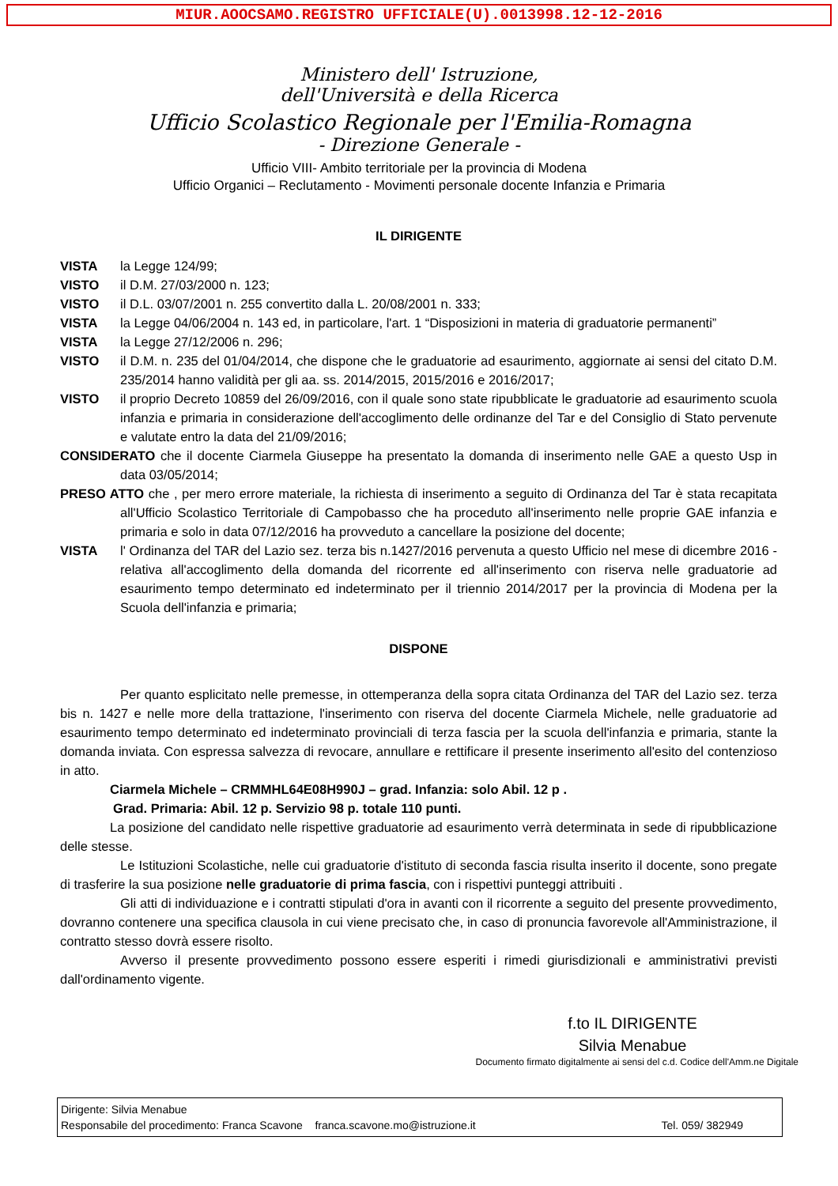MIUR.AOOCSAMO.REGISTRO UFFICIALE(U).0013998.12-12-2016
Ministero dell' Istruzione,
dell'Università e della Ricerca
Ufficio Scolastico Regionale per l'Emilia-Romagna
- Direzione Generale -
Ufficio VIII- Ambito territoriale per la provincia di Modena
Ufficio Organici – Reclutamento - Movimenti personale docente Infanzia e Primaria
IL DIRIGENTE
VISTA la Legge 124/99;
VISTO il D.M. 27/03/2000 n. 123;
VISTO il D.L. 03/07/2001 n. 255 convertito dalla L. 20/08/2001 n. 333;
VISTA la Legge 04/06/2004 n. 143 ed, in particolare, l'art. 1 “Disposizioni in materia di graduatorie permanenti”
VISTA la Legge 27/12/2006 n. 296;
VISTO il D.M. n. 235 del 01/04/2014, che dispone che le graduatorie ad esaurimento, aggiornate ai sensi del citato D.M. 235/2014 hanno validità per gli aa. ss. 2014/2015, 2015/2016 e 2016/2017;
VISTO il proprio Decreto 10859 del 26/09/2016, con il quale sono state ripubblicate le graduatorie ad esaurimento scuola infanzia e primaria in considerazione dell'accoglimento delle ordinanze del Tar e del Consiglio di Stato pervenute e valutate entro la data del 21/09/2016;
CONSIDERATO che il docente Ciarmela Giuseppe ha presentato la domanda di inserimento nelle GAE a questo Usp in data 03/05/2014;
PRESO ATTO che , per mero errore materiale, la richiesta di inserimento a seguito di Ordinanza del Tar è stata recapitata all'Ufficio Scolastico Territoriale di Campobasso che ha proceduto all'inserimento nelle proprie GAE infanzia e primaria e solo in data 07/12/2016 ha provveduto a cancellare la posizione del docente;
VISTA l' Ordinanza del TAR del Lazio sez. terza bis n.1427/2016 pervenuta a questo Ufficio nel mese di dicembre 2016 - relativa all'accoglimento della domanda del ricorrente ed all'inserimento con riserva nelle graduatorie ad esaurimento tempo determinato ed indeterminato per il triennio 2014/2017 per la provincia di Modena per la Scuola dell'infanzia e primaria;
DISPONE
Per quanto esplicitato nelle premesse, in ottemperanza della sopra citata Ordinanza del TAR del Lazio sez. terza bis n. 1427 e nelle more della trattazione, l'inserimento con riserva del docente Ciarmela Michele, nelle graduatorie ad esaurimento tempo determinato ed indeterminato provinciali di terza fascia per la scuola dell'infanzia e primaria, stante la domanda inviata. Con espressa salvezza di revocare, annullare e rettificare il presente inserimento all'esito del contenzioso in atto.
Ciarmela Michele – CRMMHL64E08H990J – grad. Infanzia: solo Abil. 12 p .
Grad. Primaria: Abil. 12 p. Servizio 98 p. totale 110 punti.
La posizione del candidato nelle rispettive graduatorie ad esaurimento verrà determinata in sede di ripubblicazione delle stesse.
Le Istituzioni Scolastiche, nelle cui graduatorie d'istituto di seconda fascia risulta inserito il docente, sono pregate di trasferire la sua posizione nelle graduatorie di prima fascia, con i rispettivi punteggi attribuiti .
Gli atti di individuazione e i contratti stipulati d'ora in avanti con il ricorrente a seguito del presente provvedimento, dovranno contenere una specifica clausola in cui viene precisato che, in caso di pronuncia favorevole all'Amministrazione, il contratto stesso dovrà essere risolto.
Avverso il presente provvedimento possono essere esperiti i rimedi giurisdizionali e amministrativi previsti dall'ordinamento vigente.
f.to IL DIRIGENTE
Silvia Menabue
Documento firmato digitalmente ai sensi del c.d. Codice dell'Amm.ne Digitale
Dirigente: Silvia Menabue
Responsabile del procedimento: Franca Scavone franca.scavone.mo@istruzione.it Tel. 059/ 382949